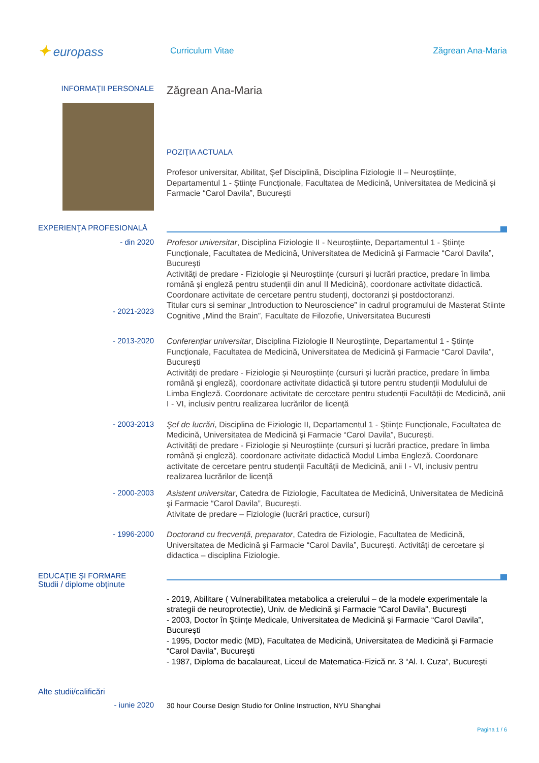✦ europass
Curriculum Vitae Zăgrean Ana-Maria
INFORMAŢII PERSONALE
Zăgrean Ana-Maria
POZIŢIA ACTUALA
Profesor universitar, Abilitat, Șef Disciplină, Disciplina Fiziologie II – Neuroștiințe, Departamentul 1 - Științe Funcționale, Facultatea de Medicină, Universitatea de Medicină și Farmacie “Carol Davila”, București
EXPERIENŢA PROFESIONALĂ
- din 2020
- 2021-2023
Profesor universitar, Disciplina Fiziologie II - Neuroștiințe, Departamentul 1 - Științe Funcționale, Facultatea de Medicină, Universitatea de Medicină şi Farmacie “Carol Davila”, București
Activități de predare - Fiziologie și Neuroștiințe (cursuri și lucrări practice, predare în limba română şi engleză pentru studenții din anul II Medicină), coordonare activitate didactică. Coordonare activitate de cercetare pentru studenți, doctoranzi și postdoctoranzi.
Titular curs si seminar „Introduction to Neuroscience” in cadrul programului de Masterat Stiinte Cognitive „Mind the Brain”, Facultate de Filozofie, Universitatea Bucuresti
- 2013-2020
Conferențiar universitar, Disciplina Fiziologie II Neuroștiințe, Departamentul 1 - Științe Funcționale, Facultatea de Medicină, Universitatea de Medicină şi Farmacie “Carol Davila”, București
Activități de predare - Fiziologie și Neuroștiințe (cursuri și lucrări practice, predare în limba română şi engleză), coordonare activitate didactică și tutore pentru studenții Modulului de Limba Engleză. Coordonare activitate de cercetare pentru studenții Facultății de Medicină, anii I - VI, inclusiv pentru realizarea lucrărilor de licență
- 2003-2013
Şef de lucrări, Disciplina de Fiziologie II, Departamentul 1 - Științe Funcționale, Facultatea de Medicină, Universitatea de Medicină şi Farmacie “Carol Davila”, București.
Activități de predare - Fiziologie și Neuroștiințe (cursuri și lucrări practice, predare în limba română şi engleză), coordonare activitate didactică Modul Limba Engleză. Coordonare activitate de cercetare pentru studenții Facultății de Medicină, anii I - VI, inclusiv pentru realizarea lucrărilor de licență
- 2000-2003
Asistent universitar, Catedra de Fiziologie, Facultatea de Medicină, Universitatea de Medicină şi Farmacie “Carol Davila”, București.
Ativitate de predare – Fiziologie (lucrări practice, cursuri)
- 1996-2000
Doctorand cu frecvență, preparator, Catedra de Fiziologie, Facultatea de Medicină, Universitatea de Medicină şi Farmacie “Carol Davila”, București. Activități de cercetare și didactica – disciplina Fiziologie.
EDUCAŢIE ŞI FORMARE
Studii / diplome obţinute
- 2019, Abilitare ( Vulnerabilitatea metabolica a creierului – de la modele experimentale la strategii de neuroprotectie), Univ. de Medicină şi Farmacie “Carol Davila”, București
- 2003, Doctor în Ştiinţe Medicale, Universitatea de Medicină şi Farmacie “Carol Davila”, București
- 1995, Doctor medic (MD), Facultatea de Medicină, Universitatea de Medicină şi Farmacie “Carol Davila”, București
- 1987, Diploma de bacalaureat, Liceul de Matematica-Fizică nr. 3 “Al. I. Cuza“, București
Alte studii/calificări
- iunie 2020
30 hour Course Design Studio for Online Instruction, NYU Shanghai
Pagina 1 / 6